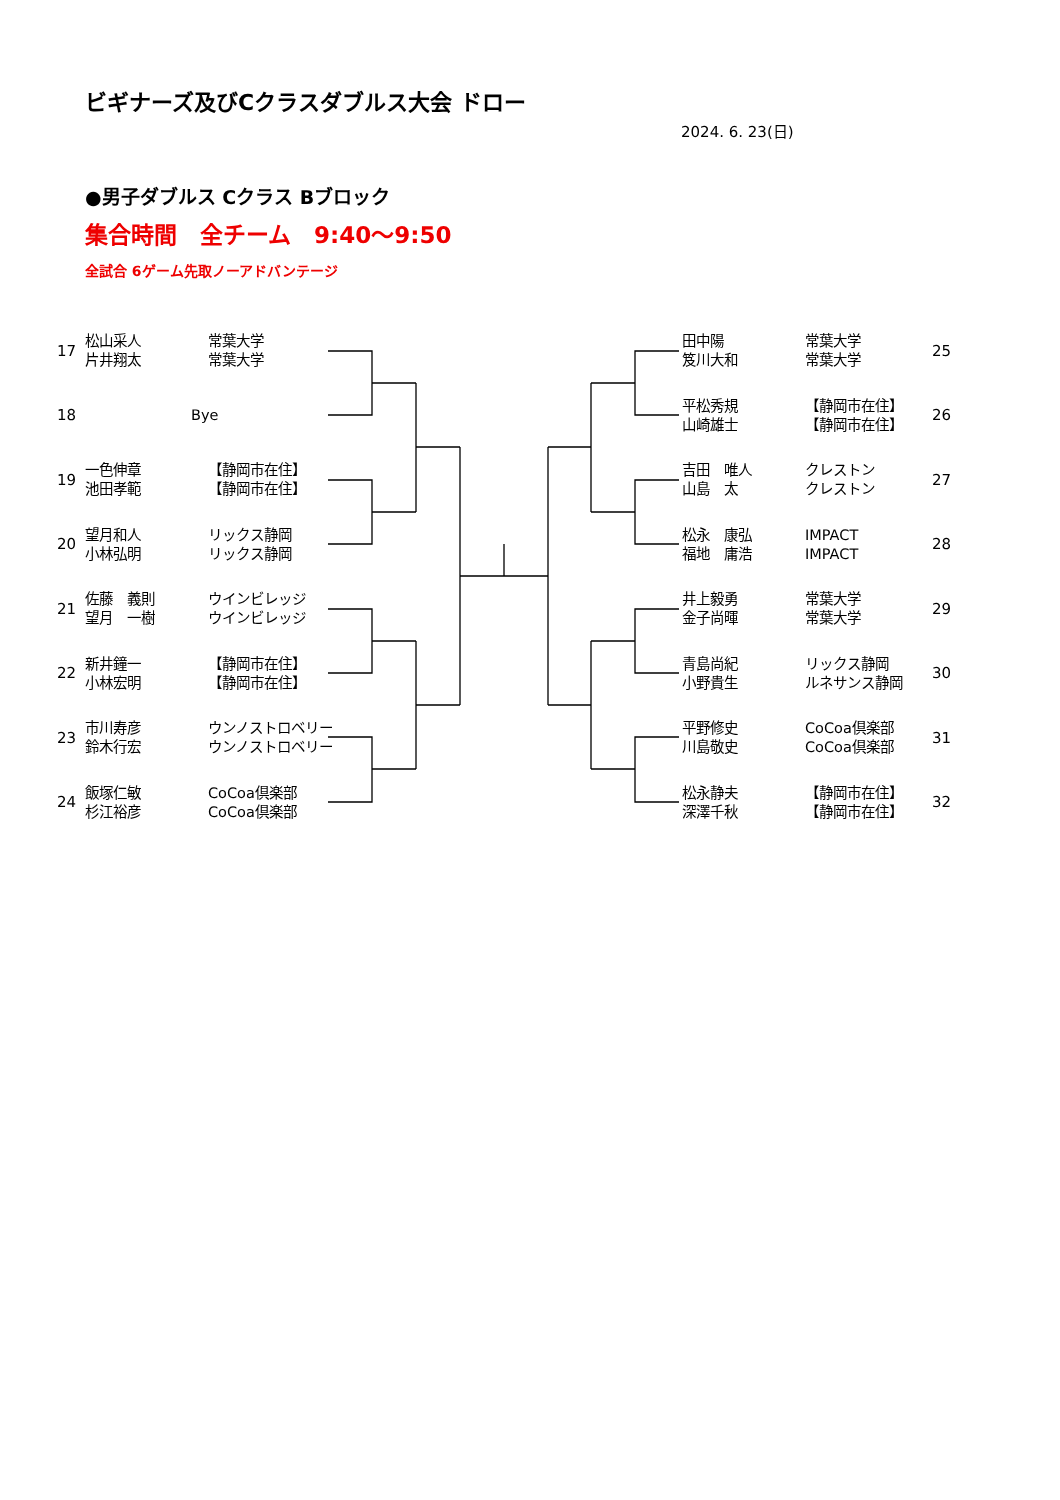ビギナーズ及びCクラスダブルス大会 ドロー
2024. 6. 23(日)
●男子ダブルス Cクラス Bブロック
集合時間　全チーム　9:40～9:50
全試合 6ゲーム先取ノーアドバンテージ
17 松山采人
片井翔太 常葉大学
常葉大学
18 Bye
19 一色伸章
池田孝範 【静岡市在住】
【静岡市在住】
20 望月和人
小林弘明 リックス静岡
リックス静岡
21 佐藤　義則
望月　一樹 ウインビレッジ
ウインビレッジ
22 新井鐘一
小林宏明 【静岡市在住】
【静岡市在住】
23 市川寿彦
鈴木行宏 ウンノストロベリー
ウンノストロベリー
24 飯塚仁敏
杉江裕彦 CoCoa倶楽部
CoCoa倶楽部
田中陽
笈川大和 常葉大学
常葉大学 25
平松秀規
山崎雄士 【静岡市在住】
【静岡市在住】 26
吉田　唯人
山島　太 クレストン
クレストン 27
松永　康弘
福地　庸浩 IMPACT
IMPACT 28
井上毅勇
金子尚暉 常葉大学
常葉大学 29
青島尚紀
小野貴生 リックス静岡
ルネサンス静岡 30
平野修史
川島敬史 CoCoa倶楽部
CoCoa倶楽部 31
松永静夫
深澤千秋 【静岡市在住】
【静岡市在住】 32